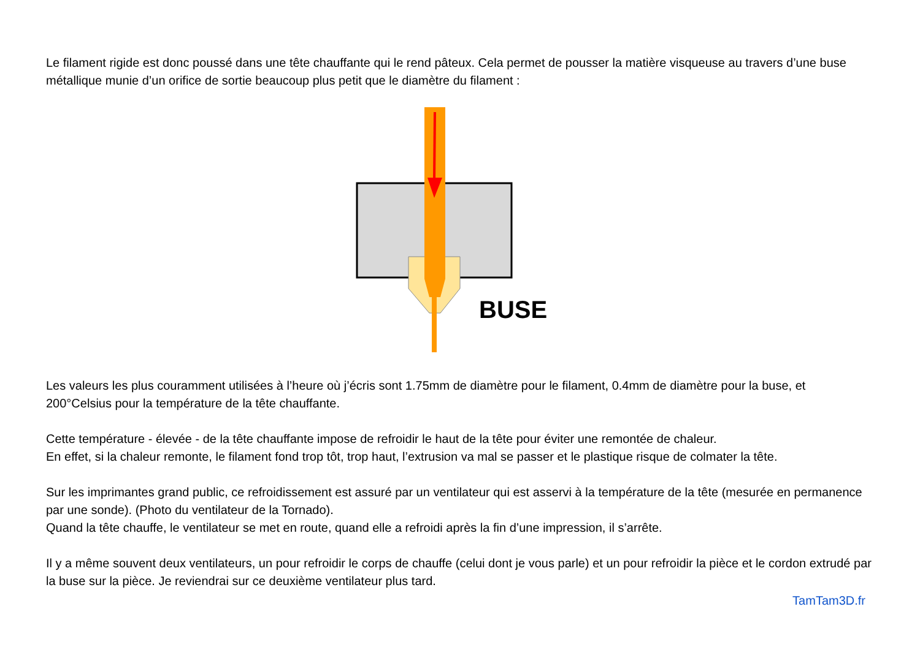Le filament rigide est donc poussé dans une tête chauffante qui le rend pâteux. Cela permet de pousser la matière visqueuse au travers d’une buse métallique munie d’un orifice de sortie beaucoup plus petit que le diamètre du filament :
BUSE
Les valeurs les plus couramment utilisées à l’heure où j’écris sont 1.75mm de diamètre pour le filament, 0.4mm de diamètre pour la buse, et 200°Celsius pour la température de la tête chauffante.
Cette température - élevée - de la tête chauffante impose de refroidir le haut de la tête pour éviter une remontée de chaleur.
En effet, si la chaleur remonte, le filament fond trop tôt, trop haut, l’extrusion va mal se passer et le plastique risque de colmater la tête.
Sur les imprimantes grand public, ce refroidissement est assuré par un ventilateur qui est asservi à la température de la tête (mesurée en permanence par une sonde). (Photo du ventilateur de la Tornado).
Quand la tête chauffe, le ventilateur se met en route, quand elle a refroidi après la fin d’une impression, il s’arrête.
Il y a même souvent deux ventilateurs, un pour refroidir le corps de chauffe (celui dont je vous parle) et un pour refroidir la pièce et le cordon extrudé par la buse sur la pièce. Je reviendrai sur ce deuxième ventilateur plus tard.
TamTam3D.fr